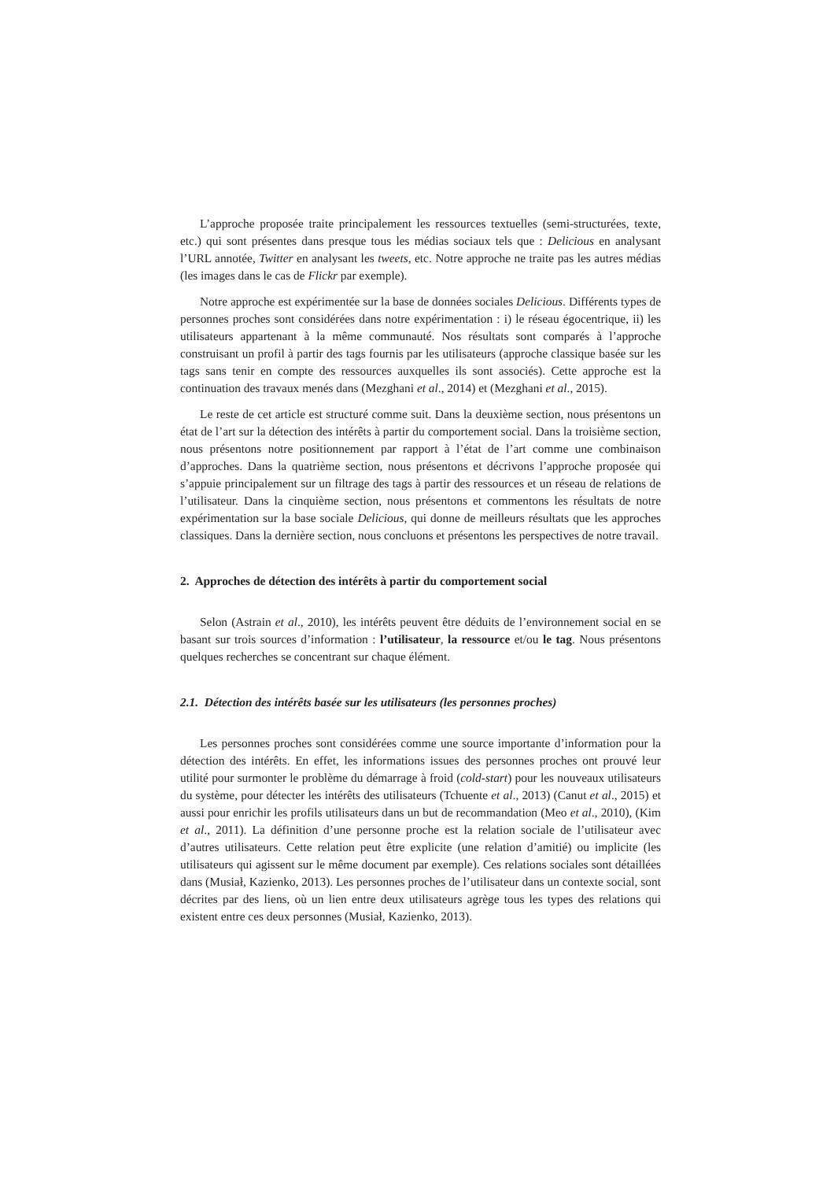L’approche proposée traite principalement les ressources textuelles (semi-structurées, texte, etc.) qui sont présentes dans presque tous les médias sociaux tels que : Delicious en analysant l’URL annotée, Twitter en analysant les tweets, etc. Notre approche ne traite pas les autres médias (les images dans le cas de Flickr par exemple).
Notre approche est expérimentée sur la base de données sociales Delicious. Différents types de personnes proches sont considérées dans notre expérimentation : i) le réseau égocentrique, ii) les utilisateurs appartenant à la même communauté. Nos résultats sont comparés à l’approche construisant un profil à partir des tags fournis par les utilisateurs (approche classique basée sur les tags sans tenir en compte des ressources auxquelles ils sont associés). Cette approche est la continuation des travaux menés dans (Mezghani et al., 2014) et (Mezghani et al., 2015).
Le reste de cet article est structuré comme suit. Dans la deuxième section, nous présentons un état de l’art sur la détection des intérêts à partir du comportement social. Dans la troisième section, nous présentons notre positionnement par rapport à l’état de l’art comme une combinaison d’approches. Dans la quatrième section, nous présentons et décrivons l’approche proposée qui s’appuie principalement sur un filtrage des tags à partir des ressources et un réseau de relations de l’utilisateur. Dans la cinquième section, nous présentons et commentons les résultats de notre expérimentation sur la base sociale Delicious, qui donne de meilleurs résultats que les approches classiques. Dans la dernière section, nous concluons et présentons les perspectives de notre travail.
2. Approches de détection des intérêts à partir du comportement social
Selon (Astrain et al., 2010), les intérêts peuvent être déduits de l’environnement social en se basant sur trois sources d’information : l’utilisateur, la ressource et/ou le tag. Nous présentons quelques recherches se concentrant sur chaque élément.
2.1. Détection des intérêts basée sur les utilisateurs (les personnes proches)
Les personnes proches sont considérées comme une source importante d’information pour la détection des intérêts. En effet, les informations issues des personnes proches ont prouvé leur utilité pour surmonter le problème du démarrage à froid (cold-start) pour les nouveaux utilisateurs du système, pour détecter les intérêts des utilisateurs (Tchuente et al., 2013) (Canut et al., 2015) et aussi pour enrichir les profils utilisateurs dans un but de recommandation (Meo et al., 2010), (Kim et al., 2011). La définition d’une personne proche est la relation sociale de l’utilisateur avec d’autres utilisateurs. Cette relation peut être explicite (une relation d’amitié) ou implicite (les utilisateurs qui agissent sur le même document par exemple). Ces relations sociales sont détaillées dans (Musiał, Kazienko, 2013). Les personnes proches de l’utilisateur dans un contexte social, sont décrites par des liens, où un lien entre deux utilisateurs agrège tous les types des relations qui existent entre ces deux personnes (Musiał, Kazienko, 2013).